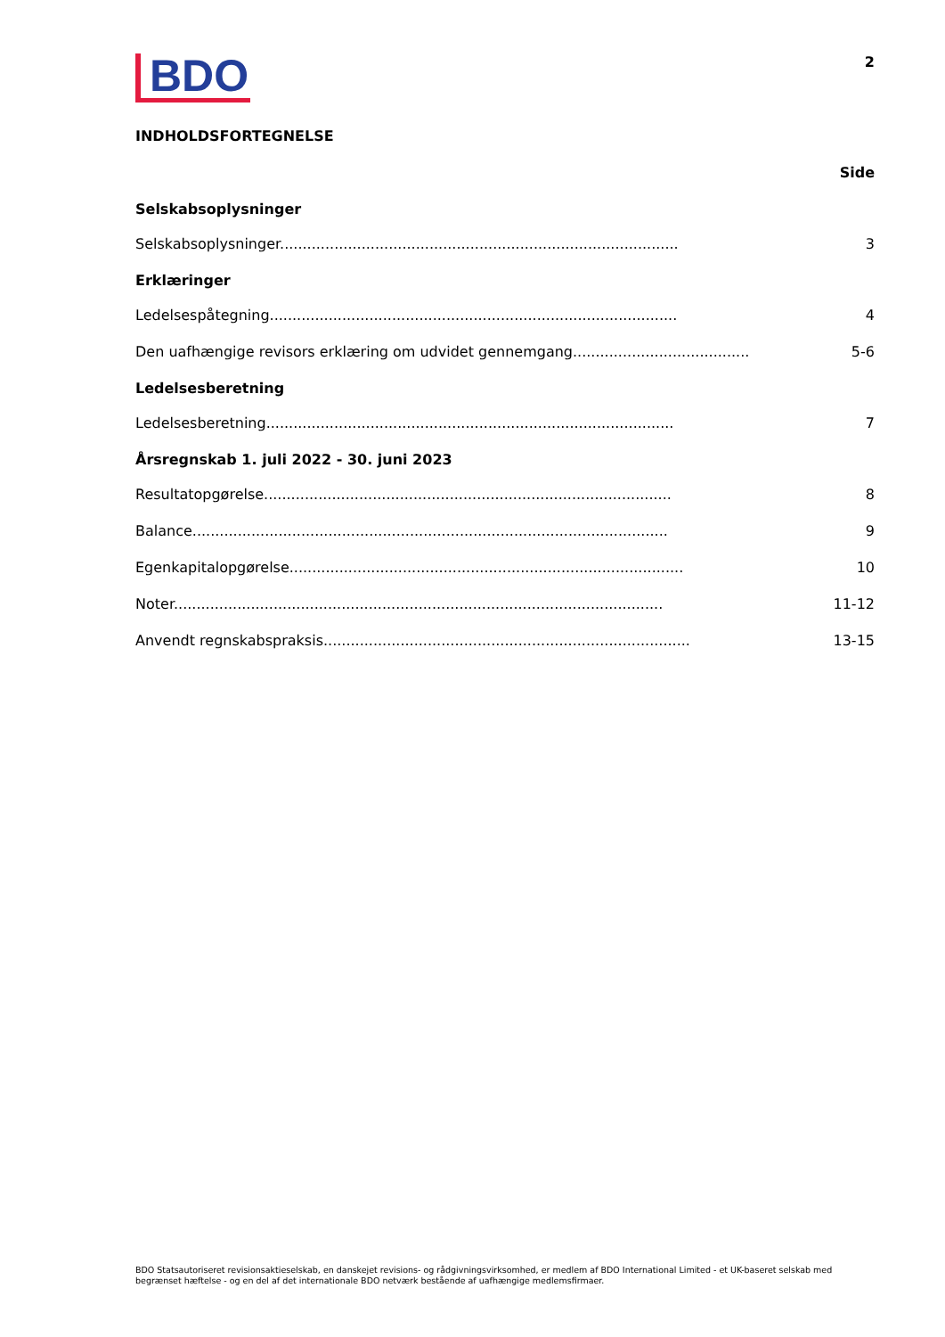BDO 2
INDHOLDSFORTEGNELSE
Side
Selskabsoplysninger
Selskabsoplysninger........................................................................................ 3
Erklæringer
Ledelsespåtegning.......................................................................................... 4
Den uafhængige revisors erklæring om udvidet gennemgang....................................... 5-6
Ledelsesberetning
Ledelsesberetning.......................................................................................... 7
Årsregnskab 1. juli 2022 - 30. juni 2023
Resultatopgørelse.......................................................................................... 8
Balance......................................................................................................... 9
Egenkapitalopgørelse....................................................................................... 10
Noter............................................................................................................ 11-12
Anvendt regnskabspraksis................................................................................. 13-15
BDO Statsautoriseret revisionsaktieselskab, en danskejet revisions- og rådgivningsvirksomhed, er medlem af BDO International Limited - et UK-baseret selskab med begrænset hæftelse - og en del af det internationale BDO netværk bestående af uafhængige medlemsfirmaer.